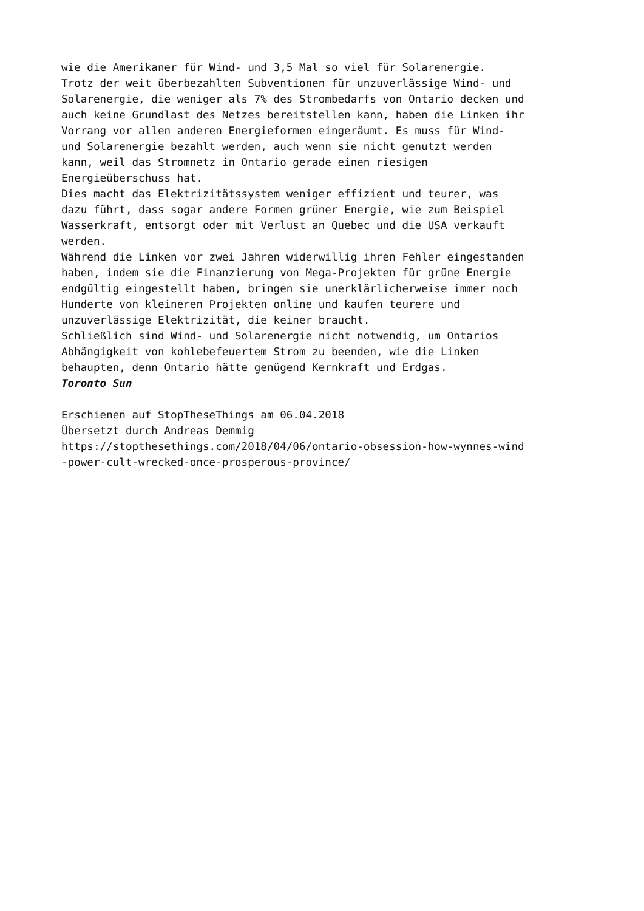wie die Amerikaner für Wind- und 3,5 Mal so viel für Solarenergie.
Trotz der weit überbezahlten Subventionen für unzuverlässige Wind- und Solarenergie, die weniger als 7% des Strombedarfs von Ontario decken und auch keine Grundlast des Netzes bereitstellen kann, haben die Linken ihr Vorrang vor allen anderen Energieformen eingeräumt. Es muss für Wind- und Solarenergie bezahlt werden, auch wenn sie nicht genutzt werden kann, weil das Stromnetz in Ontario gerade einen riesigen Energieüberschuss hat.
Dies macht das Elektrizitätssystem weniger effizient und teurer, was dazu führt, dass sogar andere Formen grüner Energie, wie zum Beispiel Wasserkraft, entsorgt oder mit Verlust an Quebec und die USA verkauft werden.
Während die Linken vor zwei Jahren widerwillig ihren Fehler eingestanden haben, indem sie die Finanzierung von Mega-Projekten für grüne Energie endgültig eingestellt haben, bringen sie unerklärlicherweise immer noch Hunderte von kleineren Projekten online und kaufen teurere und unzuverlässige Elektrizität, die keiner braucht.
Schließlich sind Wind- und Solarenergie nicht notwendig, um Ontarios Abhängigkeit von kohlebefeuertem Strom zu beenden, wie die Linken behaupten, denn Ontario hätte genügend Kernkraft und Erdgas.
Toronto Sun
Erschienen auf StopTheseThings am 06.04.2018
Übersetzt durch Andreas Demmig
https://stopthesethings.com/2018/04/06/ontario-obsession-how-wynnes-wind -power-cult-wrecked-once-prosperous-province/